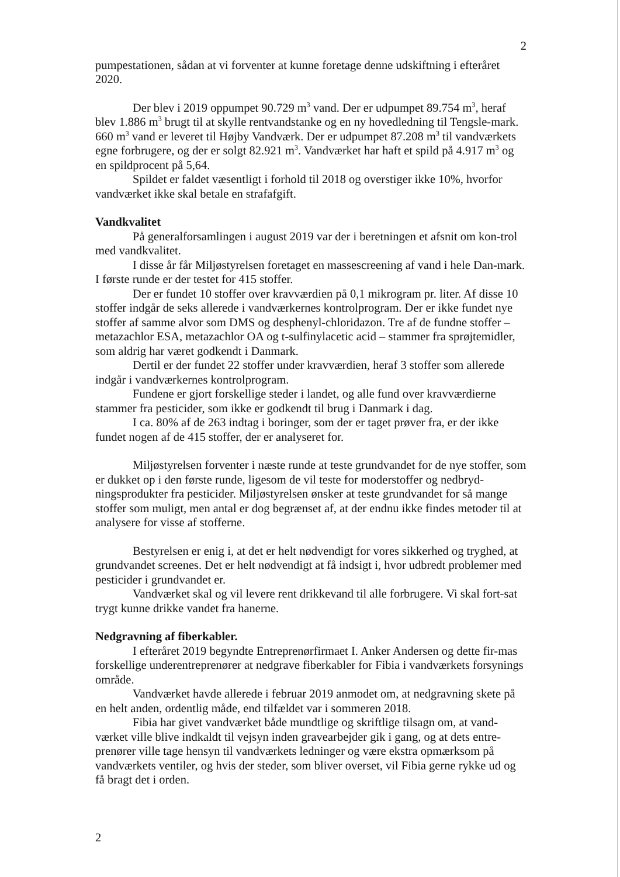2
pumpestationen, sådan at vi forventer at kunne foretage denne udskiftning i efteråret 2020.
Der blev i 2019 oppumpet 90.729 m<sup>3</sup> vand. Der er udpumpet 89.754 m<sup>3</sup>, heraf blev 1.886 m<sup>3</sup> brugt til at skylle rentvandstanke og en ny hovedledning til Tengsle-mark. 660 m<sup>3</sup> vand er leveret til Højby Vandværk. Der er udpumpet 87.208 m<sup>3</sup> til vandværkets egne forbrugere, og der er solgt 82.921 m<sup>3</sup>. Vandværket har haft et spild på 4.917 m<sup>3</sup> og en spildprocent på 5,64.
Spildet er faldet væsentligt i forhold til 2018 og overstiger ikke 10%, hvorfor vandværket ikke skal betale en strafafgift.
Vandkvalitet
På generalforsamlingen i august 2019 var der i beretningen et afsnit om kon-trol med vandkvalitet.
I disse år får Miljøstyrelsen foretaget en massescreening af vand i hele Dan-mark. I første runde er der testet for 415 stoffer.
Der er fundet 10 stoffer over kravværdien på 0,1 mikrogram pr. liter. Af disse 10 stoffer indgår de seks allerede i vandværkernes kontrolprogram. Der er ikke fundet nye stoffer af samme alvor som DMS og desphenyl-chloridazon. Tre af de fundne stoffer – metazachlor ESA, metazachlor OA og t-sulfinylacetic acid – stammer fra sprøjtemidler, som aldrig har været godkendt i Danmark.
Dertil er der fundet 22 stoffer under kravværdien, heraf 3 stoffer som allerede indgår i vandværkernes kontrolprogram.
Fundene er gjort forskellige steder i landet, og alle fund over kravværdierne stammer fra pesticider, som ikke er godkendt til brug i Danmark i dag.
I ca. 80% af de 263 indtag i boringer, som der er taget prøver fra, er der ikke fundet nogen af de 415 stoffer, der er analyseret for.
Miljøstyrelsen forventer i næste runde at teste grundvandet for de nye stoffer, som er dukket op i den første runde, ligesom de vil teste for moderstoffer og nedbryd-ningsprodukter fra pesticider. Miljøstyrelsen ønsker at teste grundvandet for så mange stoffer som muligt, men antal er dog begrænset af, at der endnu ikke findes metoder til at analysere for visse af stofferne.
Bestyrelsen er enig i, at det er helt nødvendigt for vores sikkerhed og tryghed, at grundvandet screenes. Det er helt nødvendigt at få indsigt i, hvor udbredt problemer med pesticider i grundvandet er.
Vandværket skal og vil levere rent drikkevand til alle forbrugere. Vi skal fort-sat trygt kunne drikke vandet fra hanerne.
Nedgravning af fiberkabler.
I efteråret 2019 begyndte Entreprenørfirmaet I. Anker Andersen og dette fir-mas forskellige underentreprenører at nedgrave fiberkabler for Fibia i vandværkets forsynings område.
Vandværket havde allerede i februar 2019 anmodet om, at nedgravning skete på en helt anden, ordentlig måde, end tilfældet var i sommeren 2018.
Fibia har givet vandværket både mundtlige og skriftlige tilsagn om, at vand-værket ville blive indkaldt til vejsyn inden gravearbejder gik i gang, og at dets entre-prenører ville tage hensyn til vandværkets ledninger og være ekstra opmærksom på vandværkets ventiler, og hvis der steder, som bliver overset, vil Fibia gerne rykke ud og få bragt det i orden.
2